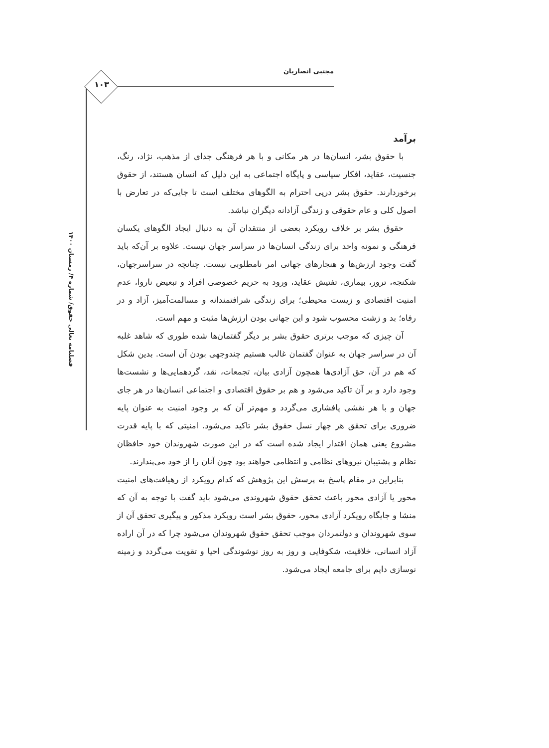مجتبی انصاریان
۱۰۳
فصلنامه تعالی حقوق/ شماره ۴/ زمستان ۱۴۰۰
برآمد
با حقوق بشر، انسان‌ها در هر مکانی و با هر فرهنگی جدای از مذهب، نژاد، رنگ، جنسیت، عقاید، افکار سیاسی و پایگاه اجتماعی به این دلیل که انسان هستند، از حقوق برخوردارند. حقوق بشر درپی احترام به الگوهای مختلف است تا جایی‌که در تعارض با اصول کلی و عام حقوقی و زندگی آزادانه دیگران نباشد.
حقوق بشر بر خلاف رویکرد بعضی از منتقدان آن به دنبال ایجاد الگوهای یکسان فرهنگی و نمونه واحد برای زندگی انسان‌ها در سراسر جهان نیست. علاوه بر آن‌که باید گفت وجود ارزش‌ها و هنجارهای جهانی امر نامطلوبی نیست. چنانچه در سراسرجهان، شکنجه، ترور، بیماری، تفتیش عقاید، ورود به حریم خصوصی افراد و تبعیض ناروا، عدم امنیت اقتصادی و زیست محیطی؛ برای زندگی شرافتمندانه و مسالمت‌آمیز، آزاد و در رفاه؛ بد و زشت محسوب شود و این جهانی بودن ارزش‌ها مثبت و مهم است.
آن چیزی که موجب برتری حقوق بشر بر دیگر گفتمان‌ها شده طوری که شاهد غلبه آن در سراسر جهان به عنوان گفتمان غالب هستیم چندوجهی بودن آن است. بدین شکل که هم در آن، حق آزادی‌ها همچون آزادی بیان، تجمعات، نقد، گردهمایی‌ها و نشست‌ها وجود دارد و بر آن تاکید می‌شود و هم بر حقوق اقتصادی و اجتماعی انسان‌ها در هر جای جهان و با هر نقشی پافشاری می‌گردد و مهم‌تر آن که بر وجود امنیت به عنوان پایه ضروری برای تحقق هر چهار نسل حقوق بشر تاکید می‌شود. امنیتی که با پایه قدرت مشروع یعنی همان اقتدار ایجاد شده است که در این صورت شهروندان خود حافظان نظام و پشتیبان نیروهای نظامی و انتظامی خواهند بود چون آنان را از خود می‌پندارند.
بنابراین در مقام پاسخ به پرسش این پژوهش که کدام رویکرد از رهیافت‌های امنیت محور یا آزادی محور باعث تحقق حقوق شهروندی می‌شود باید گفت با توجه به آن که منشا و جایگاه رویکرد آزادی محور، حقوق بشر است رویکرد مذکور و پیگیری تحقق آن از سوی شهروندان و دولتمردان موجب تحقق حقوق شهروندان می‌شود چرا که در آن اراده آزاد انسانی، خلاقیت، شکوفایی و روز به روز نوشوندگی احیا و تقویت می‌گردد و زمینه نوسازی دایم برای جامعه ایجاد می‌شود.